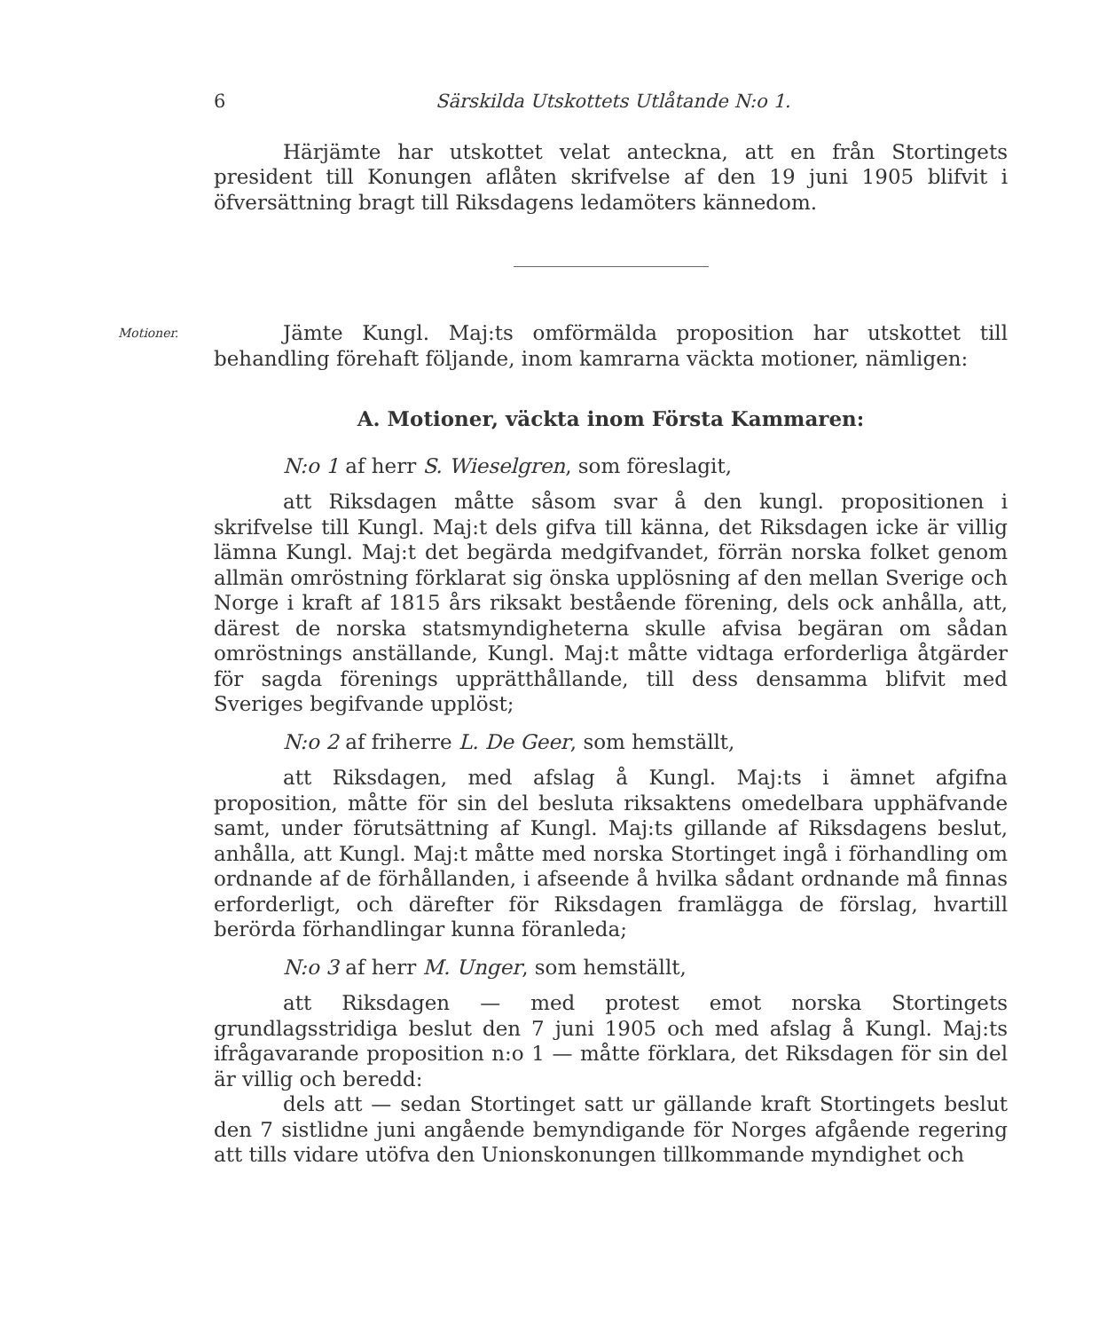6 Särskilda Utskottets Utlåtande N:o 1.
Härjämte har utskottet velat anteckna, att en från Stortingets president till Konungen aflåten skrifvelse af den 19 juni 1905 blifvit i öfversättning bragt till Riksdagens ledamöters kännedom.
Motioner.
Jämte Kungl. Maj:ts omförmälda proposition har utskottet till behandling förehaft följande, inom kamrarna väckta motioner, nämligen:
A. Motioner, väckta inom Första Kammaren:
N:o 1 af herr S. Wieselgren, som föreslagit,
att Riksdagen måtte såsom svar å den kungl. propositionen i skrifvelse till Kungl. Maj:t dels gifva till känna, det Riksdagen icke är villig lämna Kungl. Maj:t det begärda medgifvandet, förrän norska folket genom allmän omröstning förklarat sig önska upplösning af den mellan Sverige och Norge i kraft af 1815 års riksakt bestående förening, dels ock anhålla, att, därest de norska statsmyndigheterna skulle afvisa begäran om sådan omröstnings anställande, Kungl. Maj:t måtte vidtaga erforderliga åtgärder för sagda förenings upprätthållande, till dess densamma blifvit med Sveriges begifvande upplöst;
N:o 2 af friherre L. De Geer, som hemställt,
att Riksdagen, med afslag å Kungl. Maj:ts i ämnet afgifna proposition, måtte för sin del besluta riksaktens omedelbara upphäfvande samt, under förutsättning af Kungl. Maj:ts gillande af Riksdagens beslut, anhålla, att Kungl. Maj:t måtte med norska Stortinget ingå i förhandling om ordnande af de förhållanden, i afseende å hvilka sådant ordnande må finnas erforderligt, och därefter för Riksdagen framlägga de förslag, hvartill berörda förhandlingar kunna föranleda;
N:o 3 af herr M. Unger, som hemställt,
att Riksdagen — med protest emot norska Stortingets grundlagsstridiga beslut den 7 juni 1905 och med afslag å Kungl. Maj:ts ifrågavarande proposition n:o 1 — måtte förklara, det Riksdagen för sin del är villig och beredd:
dels att — sedan Stortinget satt ur gällande kraft Stortingets beslut den 7 sistlidne juni angående bemyndigande för Norges afgående regering att tills vidare utöfva den Unionskonungen tillkommande myndighet och